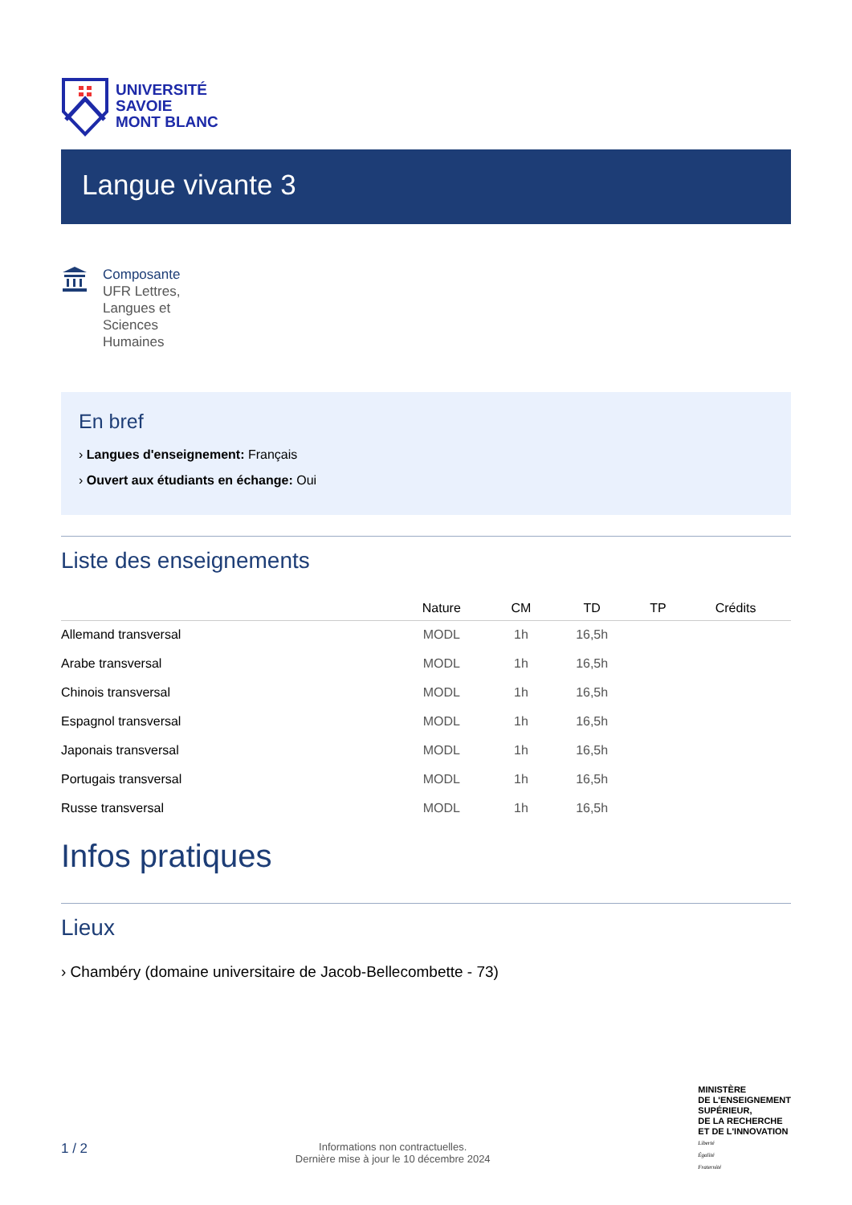UNIVERSITÉ
SAVOIE
MONT BLANC
Langue vivante 3
Composante
UFR Lettres, Langues et Sciences Humaines
En bref
› Langues d'enseignement: Français
› Ouvert aux étudiants en échange: Oui
Liste des enseignements
| | Nature | CM | TD | TP | Crédits |
| --- | --- | --- | --- | --- | --- |
| Allemand transversal | MODL | 1h | 16,5h | | |
| Arabe transversal | MODL | 1h | 16,5h | | |
| Chinois transversal | MODL | 1h | 16,5h | | |
| Espagnol transversal | MODL | 1h | 16,5h | | |
| Japonais transversal | MODL | 1h | 16,5h | | |
| Portugais transversal | MODL | 1h | 16,5h | | |
| Russe transversal | MODL | 1h | 16,5h | | |
Infos pratiques
Lieux
› Chambéry (domaine universitaire de Jacob-Bellecombette - 73)
1 / 2
Informations non contractuelles.
Dernière mise à jour le 10 décembre 2024
MINISTÈRE
DE L'ENSEIGNEMENT
SUPÉRIEUR,
DE LA RECHERCHE
ET DE L'INNOVATION
Liberté
Égalité
Fraternité